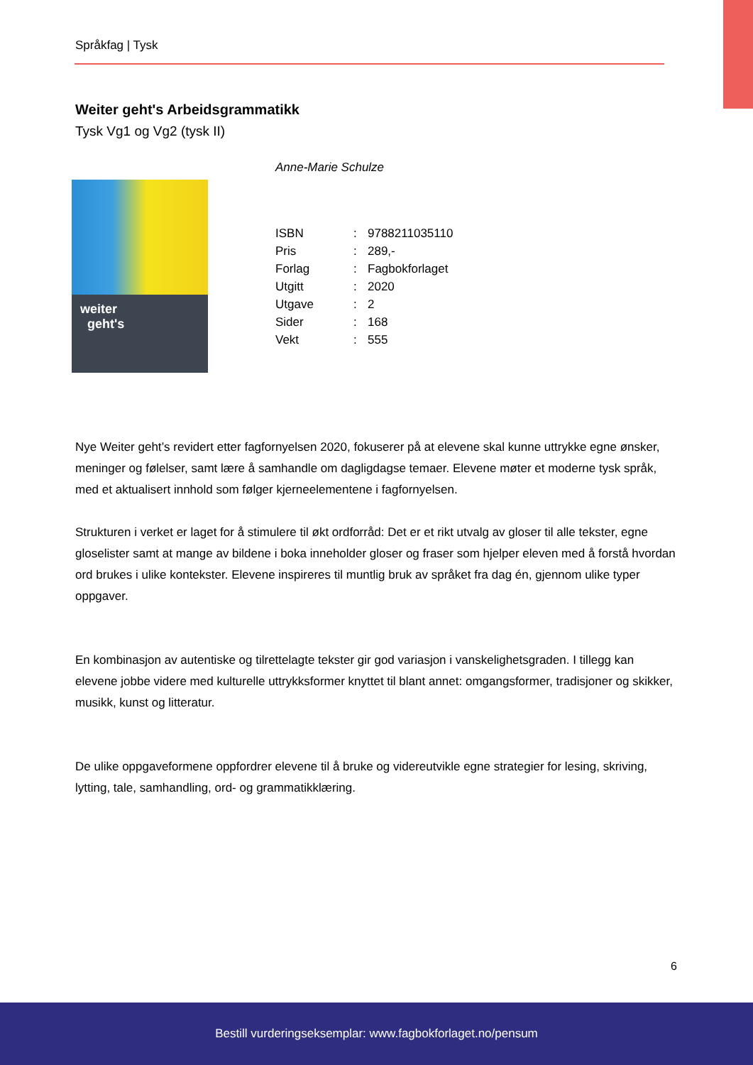Språkfag | Tysk
Weiter geht's Arbeidsgrammatikk
Tysk Vg1 og Vg2 (tysk II)
weiter
geht's
Anne-Marie Schulze
| ISBN | : | 9788211035110 |
| Pris | : | 289,- |
| Forlag | : | Fagbokforlaget |
| Utgitt | : | 2020 |
| Utgave | : | 2 |
| Sider | : | 168 |
| Vekt | : | 555 |
Nye Weiter geht’s revidert etter fagfornyelsen 2020, fokuserer på at elevene skal kunne uttrykke egne ønsker, meninger og følelser, samt lære å samhandle om dagligdagse temaer. Elevene møter et moderne tysk språk, med et aktualisert innhold som følger kjerneelementene i fagfornyelsen.
Strukturen i verket er laget for å stimulere til økt ordforråd: Det er et rikt utvalg av gloser til alle tekster, egne gloselister samt at mange av bildene i boka inneholder gloser og fraser som hjelper eleven med å forstå hvordan ord brukes i ulike kontekster. Elevene inspireres til muntlig bruk av språket fra dag én, gjennom ulike typer oppgaver.
En kombinasjon av autentiske og tilrettelagte tekster gir god variasjon i vanskelighetsgraden. I tillegg kan elevene jobbe videre med kulturelle uttrykksformer knyttet til blant annet: omgangsformer, tradisjoner og skikker, musikk, kunst og litteratur.
De ulike oppgaveformene oppfordrer elevene til å bruke og videreutvikle egne strategier for lesing, skriving, lytting, tale, samhandling, ord- og grammatikklæring.
6
Bestill vurderingseksemplar: www.fagbokforlaget.no/pensum